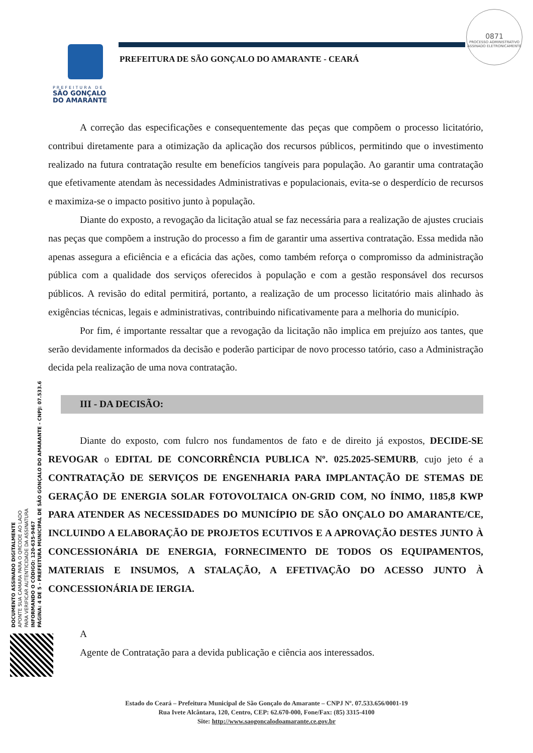PREFEITURA DE
SÃO GONÇALO
DO AMARANTE
PREFEITURA DE SÃO GONÇALO DO AMARANTE - CEARÁ
0871
PROCESSO ADMINISTRATIVO
ASSINADO ELETRONICAMENTE
DOCUMENTO ASSINADO DIGITALMENTE
APONTE SUA CAMARA PARA O QRCODE AO LADO
PARA VERIFICAR AUTENTICIDADE DA ASSINATURA
INFORMANDO O CÓDIGO: 120-635-9467
PÁGINA: 4 DE 5 - PREFEITURA MUNICIPAL DE SÃO GONÇALO DO AMARANTE - CNPJ: 07.533.6
A correção das especificações e consequentemente das peças que compõem o processo licitatório, contribui diretamente para a otimização da aplicação dos recursos públicos, permitindo que o investimento realizado na futura contratação resulte em benefícios tangíveis para população. Ao garantir uma contratação que efetivamente atendam às necessidades Administrativas e populacionais, evita-se o desperdício de recursos e maximiza-se o impacto positivo junto à população.
Diante do exposto, a revogação da licitação atual se faz necessária para a realização de ajustes cruciais nas peças que compõem a instrução do processo a fim de garantir uma assertiva contratação. Essa medida não apenas assegura a eficiência e a eficácia das ações, como também reforça o compromisso da administração pública com a qualidade dos serviços oferecidos à população e com a gestão responsável dos recursos públicos. A revisão do edital permitirá, portanto, a realização de um processo licitatório mais alinhado às exigências técnicas, legais e administrativas, contribuindo nificativamente para a melhoria do município.
Por fim, é importante ressaltar que a revogação da licitação não implica em prejuízo aos tantes, que serão devidamente informados da decisão e poderão participar de novo processo tatório, caso a Administração decida pela realização de uma nova contratação.
III - DA DECISÃO:
Diante do exposto, com fulcro nos fundamentos de fato e de direito já expostos, DECIDE-SE REVOGAR o EDITAL DE CONCORRÊNCIA PUBLICA Nº. 025.2025-SEMURB, cujo jeto é a CONTRATAÇÃO DE SERVIÇOS DE ENGENHARIA PARA IMPLANTAÇÃO DE STEMAS DE GERAÇÃO DE ENERGIA SOLAR FOTOVOLTAICA ON-GRID COM, NO ÍNIMO, 1185,8 KWP PARA ATENDER AS NECESSIDADES DO MUNICÍPIO DE SÃO ONÇALO DO AMARANTE/CE, INCLUINDO A ELABORAÇÃO DE PROJETOS ECUTIVOS E A APROVAÇÃO DESTES JUNTO À CONCESSIONÁRIA DE ENERGIA, FORNECIMENTO DE TODOS OS EQUIPAMENTOS, MATERIAIS E INSUMOS, A STALAÇÃO, A EFETIVAÇÃO DO ACESSO JUNTO À CONCESSIONÁRIA DE IERGIA.
A
Agente de Contratação para a devida publicação e ciência aos interessados.
Estado do Ceará – Prefeitura Municipal de São Gonçalo do Amarante – CNPJ Nº. 07.533.656/0001-19
Rua Ivete Alcântara, 120, Centro, CEP: 62.670-000, Fone/Fax: (85) 3315-4100
Site: http://www.saogoncalodoamarante.ce.gov.br